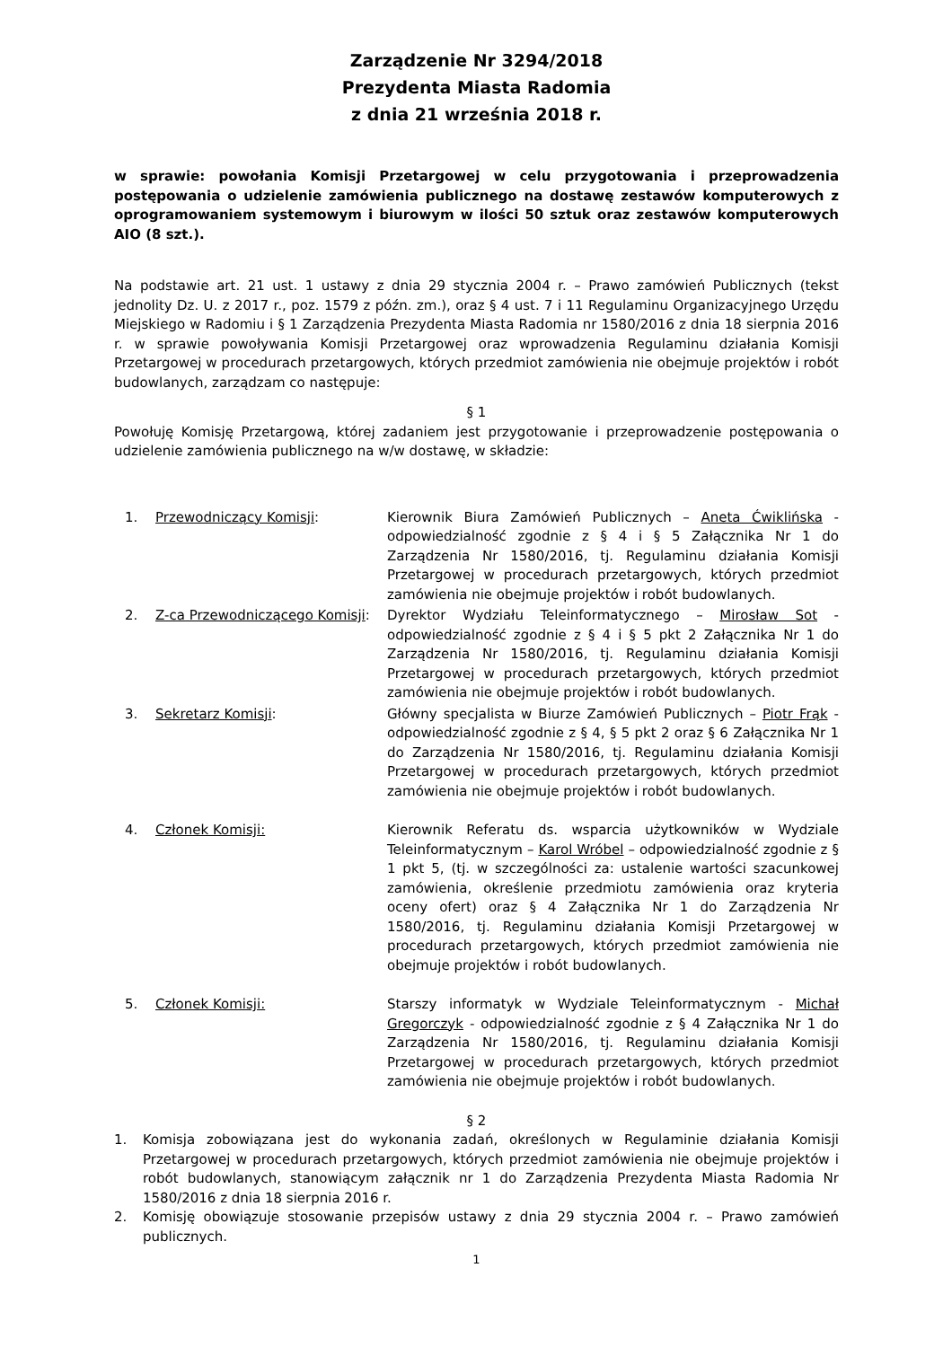Zarządzenie Nr 3294/2018
Prezydenta Miasta Radomia
z dnia 21 września 2018 r.
w sprawie: powołania Komisji Przetargowej w celu przygotowania i przeprowadzenia postępowania o udzielenie zamówienia publicznego na dostawę zestawów komputerowych z oprogramowaniem systemowym i biurowym w ilości 50 sztuk oraz zestawów komputerowych AIO (8 szt.).
Na podstawie art. 21 ust. 1 ustawy z dnia 29 stycznia 2004 r. – Prawo zamówień Publicznych (tekst jednolity Dz. U. z 2017 r., poz. 1579 z późn. zm.), oraz § 4 ust. 7 i 11 Regulaminu Organizacyjnego Urzędu Miejskiego w Radomiu i § 1 Zarządzenia Prezydenta Miasta Radomia nr 1580/2016 z dnia 18 sierpnia 2016 r. w sprawie powoływania Komisji Przetargowej oraz wprowadzenia Regulaminu działania Komisji Przetargowej w procedurach przetargowych, których przedmiot zamówienia nie obejmuje projektów i robót budowlanych, zarządzam co następuje:
§ 1
Powołuję Komisję Przetargową, której zadaniem jest przygotowanie i przeprowadzenie postępowania o udzielenie zamówienia publicznego na w/w dostawę, w składzie:
1. Przewodniczący Komisji: Kierownik Biura Zamówień Publicznych – Aneta Ćwiklińska - odpowiedzialność zgodnie z § 4 i § 5 Załącznika Nr 1 do Zarządzenia Nr 1580/2016, tj. Regulaminu działania Komisji Przetargowej w procedurach przetargowych, których przedmiot zamówienia nie obejmuje projektów i robót budowlanych.
2. Z-ca Przewodniczącego Komisji:
Dyrektor Wydziału Teleinformatycznego – Mirosław Sot - odpowiedzialność zgodnie z § 4 i § 5 pkt 2 Załącznika Nr 1 do Zarządzenia Nr 1580/2016, tj. Regulaminu działania Komisji Przetargowej w procedurach przetargowych, których przedmiot zamówienia nie obejmuje projektów i robót budowlanych.
3. Sekretarz Komisji: Główny specjalista w Biurze Zamówień Publicznych – Piotr Frąk - odpowiedzialność zgodnie z § 4, § 5 pkt 2 oraz § 6 Załącznika Nr 1 do Zarządzenia Nr 1580/2016, tj. Regulaminu działania Komisji Przetargowej w procedurach przetargowych, których przedmiot zamówienia nie obejmuje projektów i robót budowlanych.
4. Członek Komisji: Kierownik Referatu ds. wsparcia użytkowników w Wydziale Teleinformatycznym – Karol Wróbel – odpowiedzialność zgodnie z § 1 pkt 5, (tj. w szczególności za: ustalenie wartości szacunkowej zamówienia, określenie przedmiotu zamówienia oraz kryteria oceny ofert) oraz § 4 Załącznika Nr 1 do Zarządzenia Nr 1580/2016, tj. Regulaminu działania Komisji Przetargowej w procedurach przetargowych, których przedmiot zamówienia nie obejmuje projektów i robót budowlanych.
5. Członek Komisji: Starszy informatyk w Wydziale Teleinformatycznym - Michał Gregorczyk - odpowiedzialność zgodnie z § 4 Załącznika Nr 1 do Zarządzenia Nr 1580/2016, tj. Regulaminu działania Komisji Przetargowej w procedurach przetargowych, których przedmiot zamówienia nie obejmuje projektów i robót budowlanych.
§ 2
1. Komisja zobowiązana jest do wykonania zadań, określonych w Regulaminie działania Komisji Przetargowej w procedurach przetargowych, których przedmiot zamówienia nie obejmuje projektów i robót budowlanych, stanowiącym załącznik nr 1 do Zarządzenia Prezydenta Miasta Radomia Nr 1580/2016 z dnia 18 sierpnia 2016 r.
2. Komisję obowiązuje stosowanie przepisów ustawy z dnia 29 stycznia 2004 r. – Prawo zamówień publicznych.
1